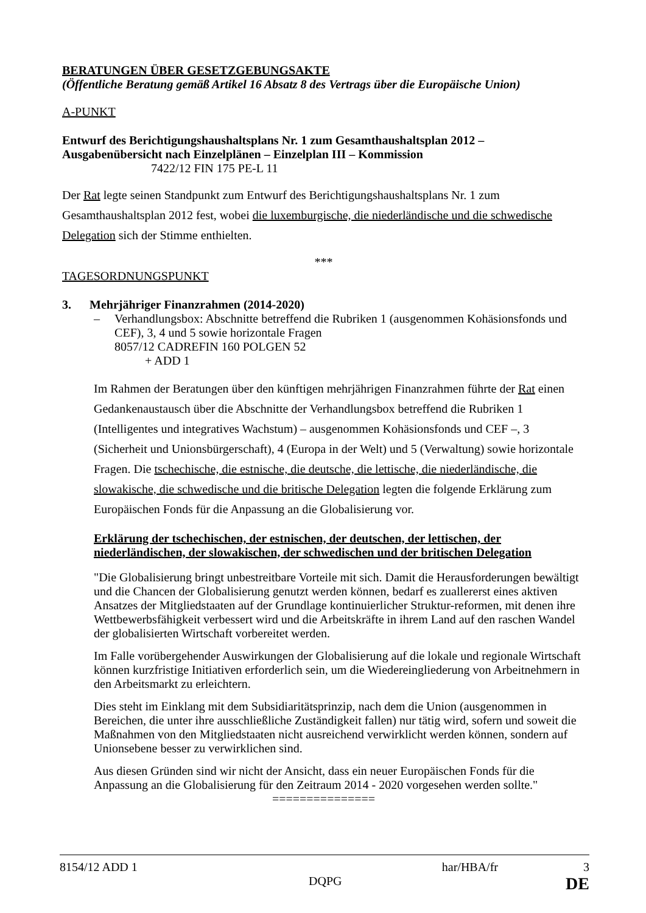BERATUNGEN ÜBER GESETZGEBUNGSAKTE
(Öffentliche Beratung gemäß Artikel 16 Absatz 8 des Vertrags über die Europäische Union)
A-PUNKT
Entwurf des Berichtigungshaushaltsplans Nr. 1 zum Gesamthaushaltsplan 2012 –
Ausgabenübersicht nach Einzelplänen – Einzelplan III – Kommission
7422/12 FIN 175 PE-L 11
Der Rat legte seinen Standpunkt zum Entwurf des Berichtigungshaushaltsplans Nr. 1 zum Gesamthaushaltsplan 2012 fest, wobei die luxemburgische, die niederländische und die schwedische Delegation sich der Stimme enthielten.
***
TAGESORDNUNGSPUNKT
3. Mehrjähriger Finanzrahmen (2014-2020)
– Verhandlungsbox: Abschnitte betreffend die Rubriken 1 (ausgenommen Kohäsionsfonds und CEF), 3, 4 und 5 sowie horizontale Fragen
8057/12 CADREFIN 160 POLGEN 52
+ ADD 1
Im Rahmen der Beratungen über den künftigen mehrjährigen Finanzrahmen führte der Rat einen Gedankenaustausch über die Abschnitte der Verhandlungsbox betreffend die Rubriken 1 (Intelligentes und integratives Wachstum) – ausgenommen Kohäsionsfonds und CEF –, 3 (Sicherheit und Unionsbürgerschaft), 4 (Europa in der Welt) und 5 (Verwaltung) sowie horizontale Fragen. Die tschechische, die estnische, die deutsche, die lettische, die niederländische, die slowakische, die schwedische und die britische Delegation legten die folgende Erklärung zum Europäischen Fonds für die Anpassung an die Globalisierung vor.
Erklärung der tschechischen, der estnischen, der deutschen, der lettischen, der niederländischen, der slowakischen, der schwedischen und der britischen Delegation
"Die Globalisierung bringt unbestreitbare Vorteile mit sich. Damit die Herausforderungen bewältigt und die Chancen der Globalisierung genutzt werden können, bedarf es zuallererst eines aktiven Ansatzes der Mitgliedstaaten auf der Grundlage kontinuierlicher Struktur-reformen, mit denen ihre Wettbewerbsfähigkeit verbessert wird und die Arbeitskräfte in ihrem Land auf den raschen Wandel der globalisierten Wirtschaft vorbereitet werden.
Im Falle vorübergehender Auswirkungen der Globalisierung auf die lokale und regionale Wirtschaft können kurzfristige Initiativen erforderlich sein, um die Wiedereingliederung von Arbeitnehmern in den Arbeitsmarkt zu erleichtern.
Dies steht im Einklang mit dem Subsidiaritätsprinzip, nach dem die Union (ausgenommen in Bereichen, die unter ihre ausschließliche Zuständigkeit fallen) nur tätig wird, sofern und soweit die Maßnahmen von den Mitgliedstaaten nicht ausreichend verwirklicht werden können, sondern auf Unionsebene besser zu verwirklichen sind.
Aus diesen Gründen sind wir nicht der Ansicht, dass ein neuer Europäischen Fonds für die Anpassung an die Globalisierung für den Zeitraum 2014 - 2020 vorgesehen werden sollte."
===============
8154/12 ADD 1 har/HBA/fr 3
DQPG DE